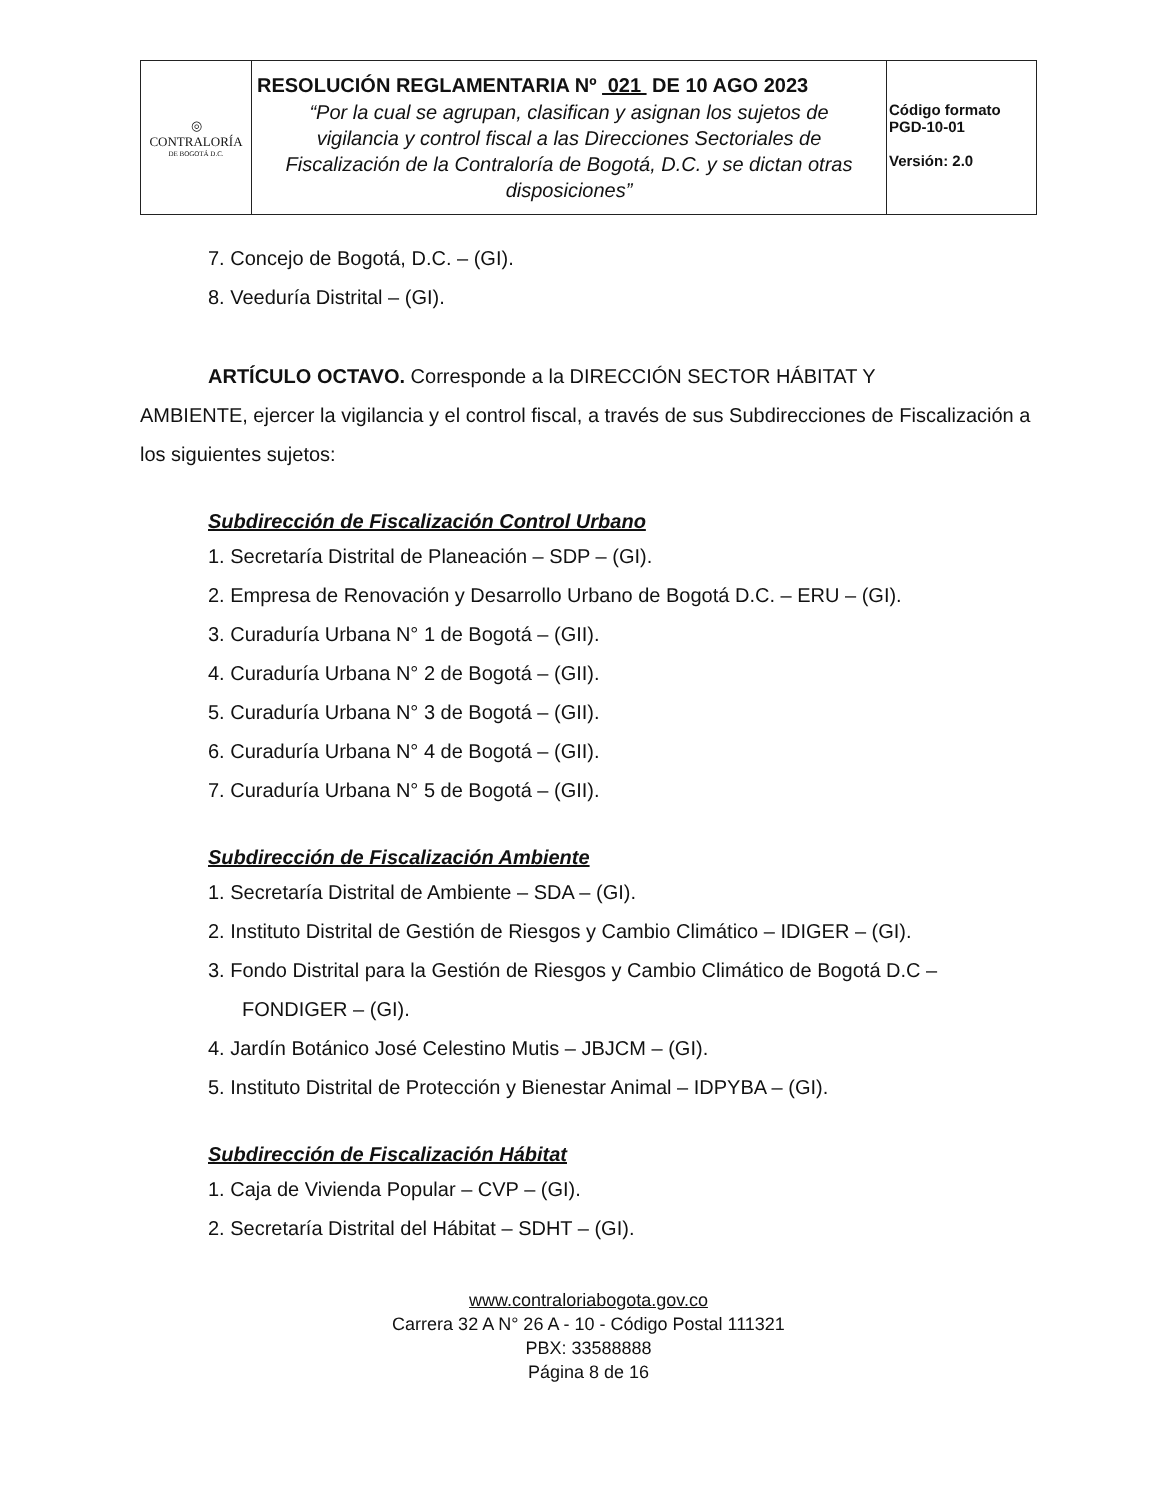| ◎ CONTRALORÍA DE BOGOTÁ D.C. | RESOLUCIÓN REGLAMENTARIA Nº 021 DE 10 AGO 2023 “Por la cual se agrupan, clasifican y asignan los sujetos de vigilancia y control fiscal a las Direcciones Sectoriales de Fiscalización de la Contraloría de Bogotá, D.C. y se dictan otras disposiciones” | Código formato PGD-10-01 Versión: 2.0 |
7. Concejo de Bogotá, D.C. – (GI).
8. Veeduría Distrital – (GI).
ARTÍCULO OCTAVO. Corresponde a la DIRECCIÓN SECTOR HÁBITAT Y
AMBIENTE, ejercer la vigilancia y el control fiscal, a través de sus Subdirecciones de Fiscalización a los siguientes sujetos:
Subdirección de Fiscalización Control Urbano
1. Secretaría Distrital de Planeación – SDP – (GI).
2. Empresa de Renovación y Desarrollo Urbano de Bogotá D.C. – ERU – (GI).
3. Curaduría Urbana N° 1 de Bogotá – (GII).
4. Curaduría Urbana N° 2 de Bogotá – (GII).
5. Curaduría Urbana N° 3 de Bogotá – (GII).
6. Curaduría Urbana N° 4 de Bogotá – (GII).
7. Curaduría Urbana N° 5 de Bogotá – (GII).
Subdirección de Fiscalización Ambiente
1. Secretaría Distrital de Ambiente – SDA – (GI).
2. Instituto Distrital de Gestión de Riesgos y Cambio Climático – IDIGER – (GI).
3. Fondo Distrital para la Gestión de Riesgos y Cambio Climático de Bogotá D.C – FONDIGER – (GI).
4. Jardín Botánico José Celestino Mutis – JBJCM – (GI).
5. Instituto Distrital de Protección y Bienestar Animal – IDPYBA – (GI).
Subdirección de Fiscalización Hábitat
1. Caja de Vivienda Popular – CVP – (GI).
2. Secretaría Distrital del Hábitat – SDHT – (GI).
www.contraloriabogota.gov.co
Carrera 32 A N° 26 A - 10 - Código Postal 111321
PBX: 33588888
Página 8 de 16